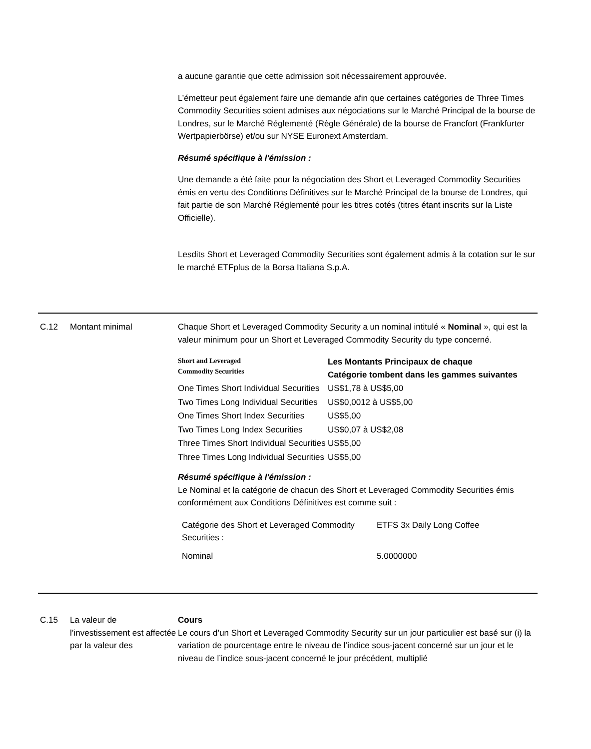a aucune garantie que cette admission soit nécessairement approuvée.
L’émetteur peut également faire une demande afin que certaines catégories de Three Times Commodity Securities soient admises aux négociations sur le Marché Principal de la bourse de Londres, sur le Marché Réglementé (Règle Générale) de la bourse de Francfort (Frankfurter Wertpapierbörse) et/ou sur NYSE Euronext Amsterdam.
Résumé spécifique à l'émission :
Une demande a été faite pour la négociation des Short et Leveraged Commodity Securities émis en vertu des Conditions Définitives sur le Marché Principal de la bourse de Londres, qui fait partie de son Marché Réglementé pour les titres cotés (titres étant inscrits sur la Liste Officielle).
Lesdits Short et Leveraged Commodity Securities sont également admis à la cotation sur le sur le marché ETFplus de la Borsa Italiana S.p.A.
C.12 Montant minimal Chaque Short et Leveraged Commodity Security a un nominal intitulé « Nominal », qui est la valeur minimum pour un Short et Leveraged Commodity Security du type concerné.
| Short and Leveraged Commodity Securities | Les Montants Principaux de chaque Catégorie tombent dans les gammes suivantes |
| --- | --- |
| One Times Short Individual Securities | US$1,78 à US$5,00 |
| Two Times Long Individual Securities | US$0,0012 à US$5,00 |
| One Times Short Index Securities | US$5,00 |
| Two Times Long Index Securities | US$0,07 à US$2,08 |
| Three Times Short Individual Securities | US$5,00 |
| Three Times Long Individual Securities | US$5,00 |
Résumé spécifique à l'émission :
Le Nominal et la catégorie de chacun des Short et Leveraged Commodity Securities émis conformément aux Conditions Définitives est comme suit :
| Catégorie des Short et Leveraged Commodity Securities : | ETFS 3x Daily Long Coffee |
| Nominal | 5.0000000 |
C.15 La valeur de l’investissement est affectée par la valeur des
Cours
Le cours d’un Short et Leveraged Commodity Security sur un jour particulier est basé sur (i) la variation de pourcentage entre le niveau de l’indice sous-jacent concerné sur un jour et le niveau de l’indice sous-jacent concerné le jour précédent, multiplié